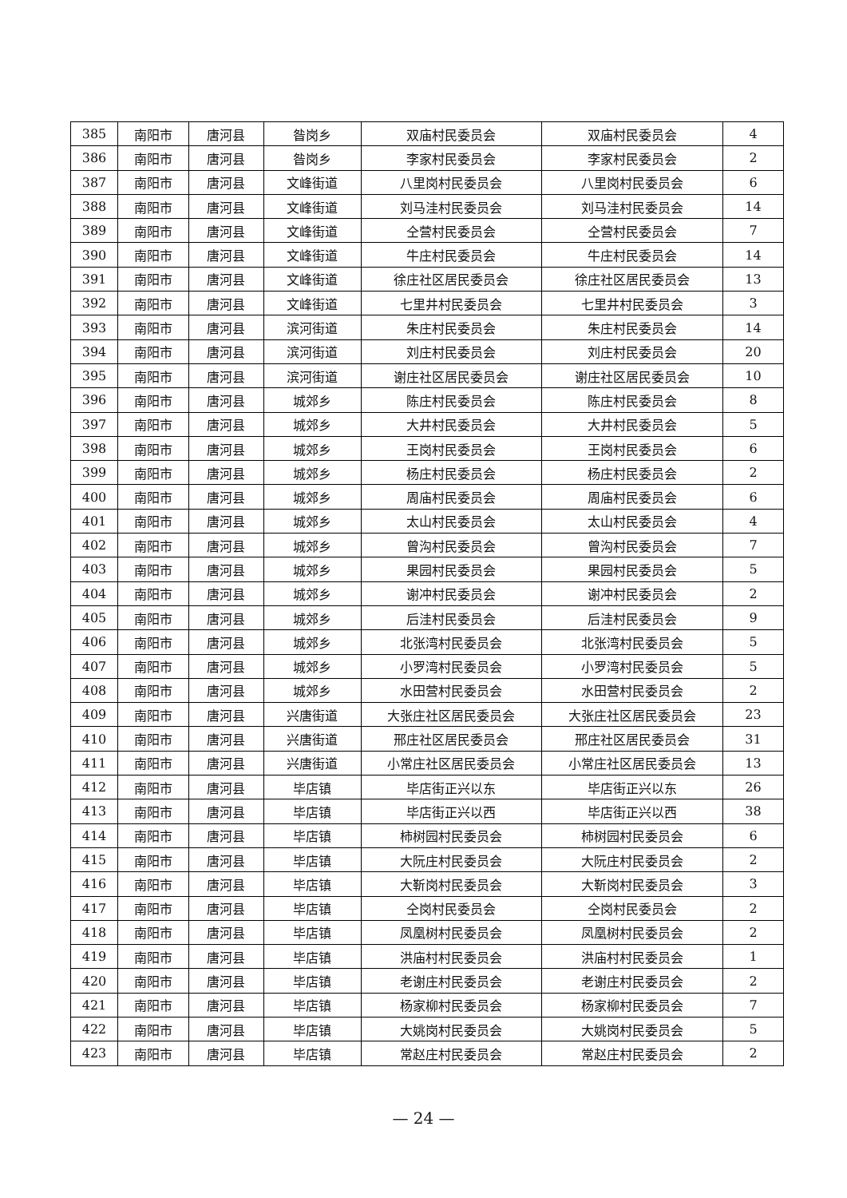| 385 | 南阳市 | 唐河县 | 昝岗乡 | 双庙村民委员会 | 双庙村民委员会 | 4 |
| 386 | 南阳市 | 唐河县 | 昝岗乡 | 李家村民委员会 | 李家村民委员会 | 2 |
| 387 | 南阳市 | 唐河县 | 文峰街道 | 八里岗村民委员会 | 八里岗村民委员会 | 6 |
| 388 | 南阳市 | 唐河县 | 文峰街道 | 刘马洼村民委员会 | 刘马洼村民委员会 | 14 |
| 389 | 南阳市 | 唐河县 | 文峰街道 | 仝营村民委员会 | 仝营村民委员会 | 7 |
| 390 | 南阳市 | 唐河县 | 文峰街道 | 牛庄村民委员会 | 牛庄村民委员会 | 14 |
| 391 | 南阳市 | 唐河县 | 文峰街道 | 徐庄社区居民委员会 | 徐庄社区居民委员会 | 13 |
| 392 | 南阳市 | 唐河县 | 文峰街道 | 七里井村民委员会 | 七里井村民委员会 | 3 |
| 393 | 南阳市 | 唐河县 | 滨河街道 | 朱庄村民委员会 | 朱庄村民委员会 | 14 |
| 394 | 南阳市 | 唐河县 | 滨河街道 | 刘庄村民委员会 | 刘庄村民委员会 | 20 |
| 395 | 南阳市 | 唐河县 | 滨河街道 | 谢庄社区居民委员会 | 谢庄社区居民委员会 | 10 |
| 396 | 南阳市 | 唐河县 | 城郊乡 | 陈庄村民委员会 | 陈庄村民委员会 | 8 |
| 397 | 南阳市 | 唐河县 | 城郊乡 | 大井村民委员会 | 大井村民委员会 | 5 |
| 398 | 南阳市 | 唐河县 | 城郊乡 | 王岗村民委员会 | 王岗村民委员会 | 6 |
| 399 | 南阳市 | 唐河县 | 城郊乡 | 杨庄村民委员会 | 杨庄村民委员会 | 2 |
| 400 | 南阳市 | 唐河县 | 城郊乡 | 周庙村民委员会 | 周庙村民委员会 | 6 |
| 401 | 南阳市 | 唐河县 | 城郊乡 | 太山村民委员会 | 太山村民委员会 | 4 |
| 402 | 南阳市 | 唐河县 | 城郊乡 | 曾沟村民委员会 | 曾沟村民委员会 | 7 |
| 403 | 南阳市 | 唐河县 | 城郊乡 | 果园村民委员会 | 果园村民委员会 | 5 |
| 404 | 南阳市 | 唐河县 | 城郊乡 | 谢冲村民委员会 | 谢冲村民委员会 | 2 |
| 405 | 南阳市 | 唐河县 | 城郊乡 | 后洼村民委员会 | 后洼村民委员会 | 9 |
| 406 | 南阳市 | 唐河县 | 城郊乡 | 北张湾村民委员会 | 北张湾村民委员会 | 5 |
| 407 | 南阳市 | 唐河县 | 城郊乡 | 小罗湾村民委员会 | 小罗湾村民委员会 | 5 |
| 408 | 南阳市 | 唐河县 | 城郊乡 | 水田营村民委员会 | 水田营村民委员会 | 2 |
| 409 | 南阳市 | 唐河县 | 兴唐街道 | 大张庄社区居民委员会 | 大张庄社区居民委员会 | 23 |
| 410 | 南阳市 | 唐河县 | 兴唐街道 | 邢庄社区居民委员会 | 邢庄社区居民委员会 | 31 |
| 411 | 南阳市 | 唐河县 | 兴唐街道 | 小常庄社区居民委员会 | 小常庄社区居民委员会 | 13 |
| 412 | 南阳市 | 唐河县 | 毕店镇 | 毕店街正兴以东 | 毕店街正兴以东 | 26 |
| 413 | 南阳市 | 唐河县 | 毕店镇 | 毕店街正兴以西 | 毕店街正兴以西 | 38 |
| 414 | 南阳市 | 唐河县 | 毕店镇 | 柿树园村民委员会 | 柿树园村民委员会 | 6 |
| 415 | 南阳市 | 唐河县 | 毕店镇 | 大阮庄村民委员会 | 大阮庄村民委员会 | 2 |
| 416 | 南阳市 | 唐河县 | 毕店镇 | 大靳岗村民委员会 | 大靳岗村民委员会 | 3 |
| 417 | 南阳市 | 唐河县 | 毕店镇 | 仝岗村民委员会 | 仝岗村民委员会 | 2 |
| 418 | 南阳市 | 唐河县 | 毕店镇 | 凤凰树村民委员会 | 凤凰树村民委员会 | 2 |
| 419 | 南阳市 | 唐河县 | 毕店镇 | 洪庙村村民委员会 | 洪庙村村民委员会 | 1 |
| 420 | 南阳市 | 唐河县 | 毕店镇 | 老谢庄村民委员会 | 老谢庄村民委员会 | 2 |
| 421 | 南阳市 | 唐河县 | 毕店镇 | 杨家柳村民委员会 | 杨家柳村民委员会 | 7 |
| 422 | 南阳市 | 唐河县 | 毕店镇 | 大姚岗村民委员会 | 大姚岗村民委员会 | 5 |
| 423 | 南阳市 | 唐河县 | 毕店镇 | 常赵庄村民委员会 | 常赵庄村民委员会 | 2 |
— 24 —